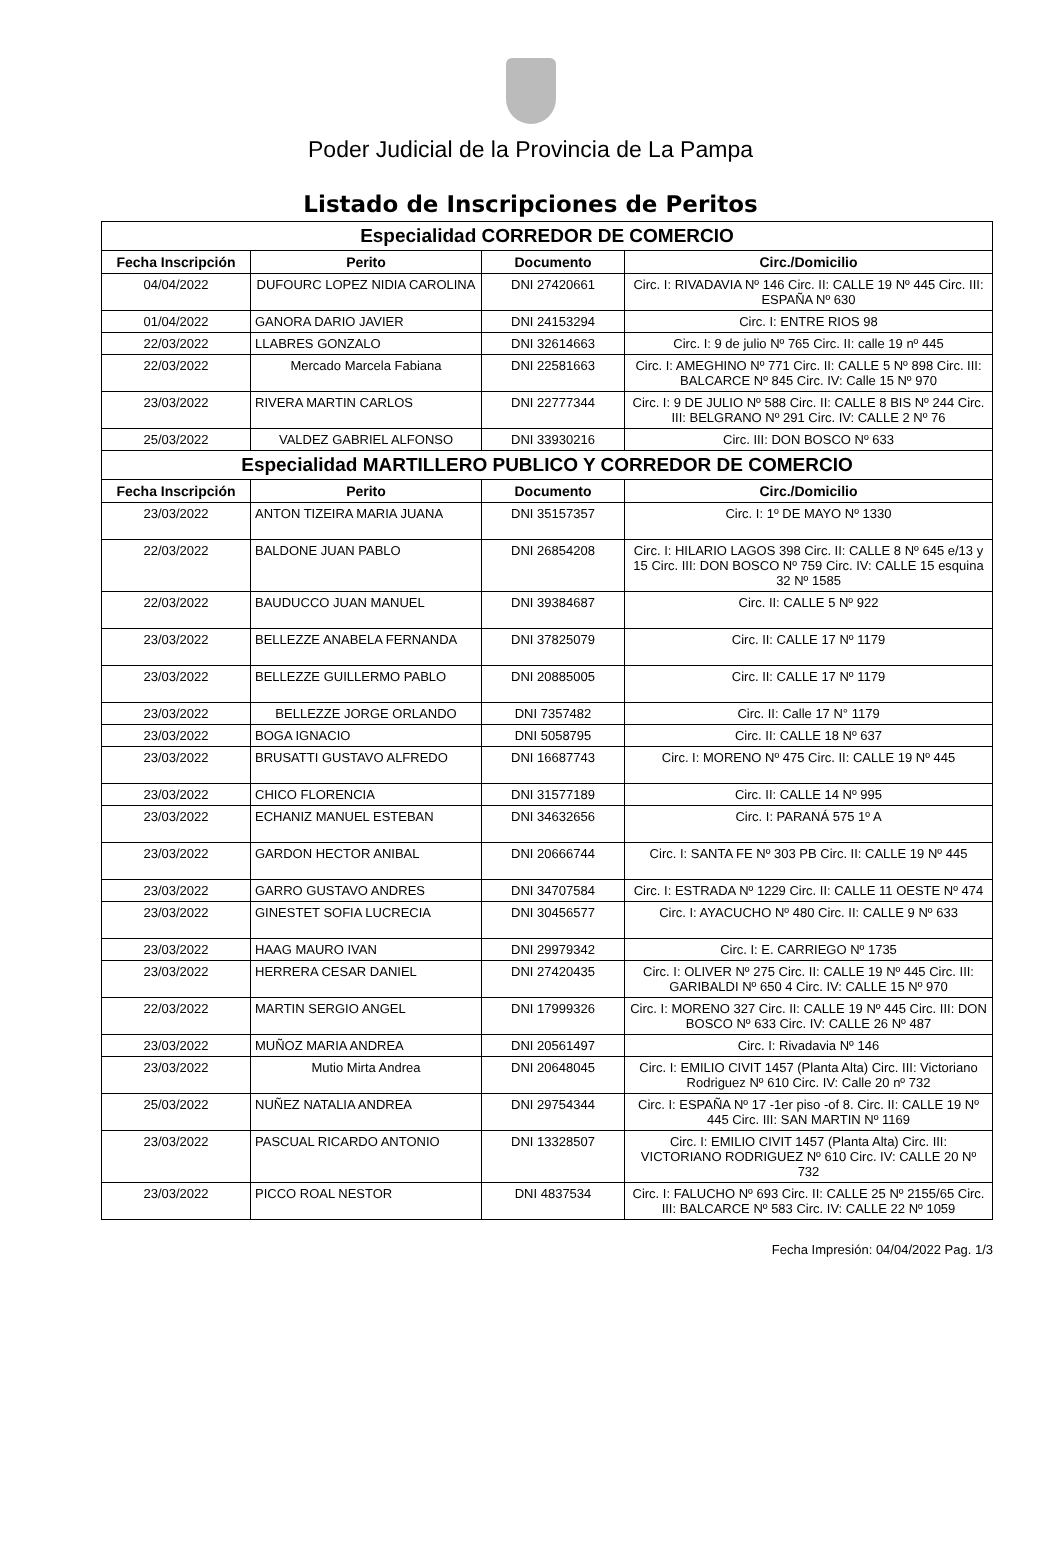Poder Judicial de la Provincia de La Pampa
Listado de Inscripciones de Peritos
| Especialidad CORREDOR DE COMERCIO | | | |
| Fecha Inscripción | Perito | Documento | Circ./Domicilio |
| 04/04/2022 | DUFOURC LOPEZ NIDIA CAROLINA | DNI 27420661 | Circ. I: RIVADAVIA Nº 146 Circ. II: CALLE 19 Nº 445 Circ. III: ESPAÑA Nº 630 |
| 01/04/2022 | GANORA DARIO JAVIER | DNI 24153294 | Circ. I: ENTRE RIOS 98 |
| 22/03/2022 | LLABRES GONZALO | DNI 32614663 | Circ. I: 9 de julio Nº 765 Circ. II: calle 19 nº 445 |
| 22/03/2022 | Mercado Marcela Fabiana | DNI 22581663 | Circ. I: AMEGHINO Nº 771 Circ. II: CALLE 5 Nº 898 Circ. III: BALCARCE Nº 845 Circ. IV: Calle 15 Nº 970 |
| 23/03/2022 | RIVERA MARTIN CARLOS | DNI 22777344 | Circ. I: 9 DE JULIO Nº 588 Circ. II: CALLE 8 BIS Nº 244 Circ. III: BELGRANO Nº 291 Circ. IV: CALLE 2 Nº 76 |
| 25/03/2022 | VALDEZ GABRIEL ALFONSO | DNI 33930216 | Circ. III: DON BOSCO Nº 633 |
| Especialidad MARTILLERO PUBLICO Y CORREDOR DE COMERCIO | | | |
| Fecha Inscripción | Perito | Documento | Circ./Domicilio |
| 23/03/2022 | ANTON TIZEIRA MARIA JUANA | DNI 35157357 | Circ. I: 1º DE MAYO Nº 1330 |
| 22/03/2022 | BALDONE JUAN PABLO | DNI 26854208 | Circ. I: HILARIO LAGOS 398 Circ. II: CALLE 8 Nº 645 e/13 y 15 Circ. III: DON BOSCO Nº 759 Circ. IV: CALLE 15 esquina 32 Nº 1585 |
| 22/03/2022 | BAUDUCCO JUAN MANUEL | DNI 39384687 | Circ. II: CALLE 5 Nº 922 |
| 23/03/2022 | BELLEZZE ANABELA FERNANDA | DNI 37825079 | Circ. II: CALLE 17 Nº 1179 |
| 23/03/2022 | BELLEZZE GUILLERMO PABLO | DNI 20885005 | Circ. II: CALLE 17 Nº 1179 |
| 23/03/2022 | BELLEZZE JORGE ORLANDO | DNI 7357482 | Circ. II: Calle 17 N° 1179 |
| 23/03/2022 | BOGA IGNACIO | DNI 5058795 | Circ. II: CALLE 18 Nº 637 |
| 23/03/2022 | BRUSATTI GUSTAVO ALFREDO | DNI 16687743 | Circ. I: MORENO Nº 475 Circ. II: CALLE 19 Nº 445 |
| 23/03/2022 | CHICO FLORENCIA | DNI 31577189 | Circ. II: CALLE 14 Nº 995 |
| 23/03/2022 | ECHANIZ MANUEL ESTEBAN | DNI 34632656 | Circ. I: PARANÁ 575 1º A |
| 23/03/2022 | GARDON HECTOR ANIBAL | DNI 20666744 | Circ. I: SANTA FE Nº 303 PB Circ. II: CALLE 19 Nº 445 |
| 23/03/2022 | GARRO GUSTAVO ANDRES | DNI 34707584 | Circ. I: ESTRADA Nº 1229 Circ. II: CALLE 11 OESTE Nº 474 |
| 23/03/2022 | GINESTET SOFIA LUCRECIA | DNI 30456577 | Circ. I: AYACUCHO Nº 480 Circ. II: CALLE 9 Nº 633 |
| 23/03/2022 | HAAG MAURO IVAN | DNI 29979342 | Circ. I: E. CARRIEGO Nº 1735 |
| 23/03/2022 | HERRERA CESAR DANIEL | DNI 27420435 | Circ. I: OLIVER Nº 275 Circ. II: CALLE 19 Nº 445 Circ. III: GARIBALDI Nº 650 4 Circ. IV: CALLE 15 Nº 970 |
| 22/03/2022 | MARTIN SERGIO ANGEL | DNI 17999326 | Circ. I: MORENO 327 Circ. II: CALLE 19 Nº 445 Circ. III: DON BOSCO Nº 633 Circ. IV: CALLE 26 Nº 487 |
| 23/03/2022 | MUÑOZ MARIA ANDREA | DNI 20561497 | Circ. I: Rivadavia Nº 146 |
| 23/03/2022 | Mutio Mirta Andrea | DNI 20648045 | Circ. I: EMILIO CIVIT 1457 (Planta Alta) Circ. III: Victoriano Rodriguez Nº 610 Circ. IV: Calle 20 nº 732 |
| 25/03/2022 | NUÑEZ NATALIA ANDREA | DNI 29754344 | Circ. I: ESPAÑA Nº 17 -1er piso -of 8. Circ. II: CALLE 19 Nº 445 Circ. III: SAN MARTIN Nº 1169 |
| 23/03/2022 | PASCUAL RICARDO ANTONIO | DNI 13328507 | Circ. I: EMILIO CIVIT 1457 (Planta Alta) Circ. III: VICTORIANO RODRIGUEZ Nº 610 Circ. IV: CALLE 20 Nº 732 |
| 23/03/2022 | PICCO ROAL NESTOR | DNI 4837534 | Circ. I: FALUCHO Nº 693 Circ. II: CALLE 25 Nº 2155/65 Circ. III: BALCARCE Nº 583 Circ. IV: CALLE 22 Nº 1059 |
Fecha Impresión: 04/04/2022 Pag. 1/3